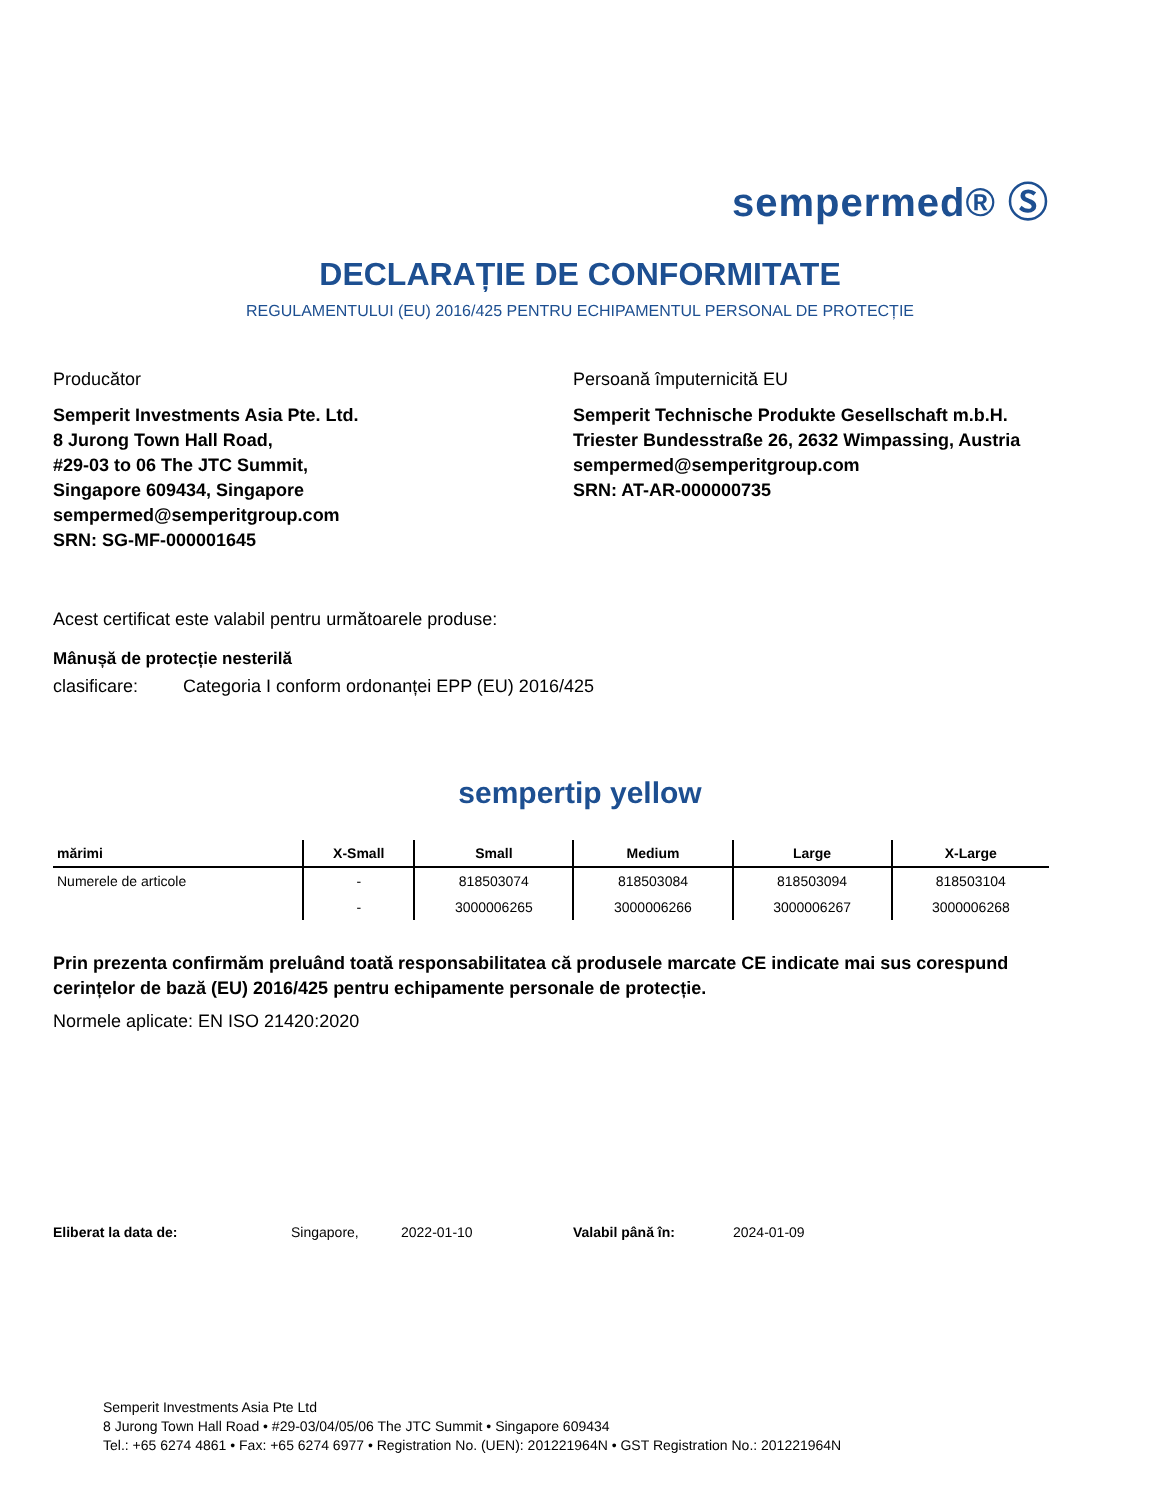sempermed® Ⓢ
DECLARAȚIE DE CONFORMITATE
REGULAMENTULUI (EU) 2016/425 PENTRU ECHIPAMENTUL PERSONAL DE PROTECȚIE
Producător
Semperit Investments Asia Pte. Ltd.
8 Jurong Town Hall Road,
#29-03 to 06 The JTC Summit,
Singapore 609434, Singapore
sempermed@semperitgroup.com
SRN: SG-MF-000001645
Persoană împuternicită EU
Semperit Technische Produkte Gesellschaft m.b.H.
Triester Bundesstraße 26, 2632 Wimpassing, Austria
sempermed@semperitgroup.com
SRN: AT-AR-000000735
Acest certificat este valabil pentru următoarele produse:
Mânușă de protecție nesterilă
clasificare: Categoria I conform ordonanței EPP (EU) 2016/425
sempertip yellow
| mărimi | X-Small | Small | Medium | Large | X-Large |
| --- | --- | --- | --- | --- | --- |
| Numerele de articole | - | 818503074 | 818503084 | 818503094 | 818503104 |
| | - | 3000006265 | 3000006266 | 3000006267 | 3000006268 |
Prin prezenta confirmăm preluând toată responsabilitatea că produsele marcate CE indicate mai sus corespund cerințelor de bază (EU) 2016/425 pentru echipamente personale de protecție.
Normele aplicate: EN ISO 21420:2020
Eliberat la data de: Singapore, 2022-01-10 Valabil până în: 2024-01-09
Semperit Investments Asia Pte Ltd
8 Jurong Town Hall Road • #29-03/04/05/06 The JTC Summit • Singapore 609434
Tel.: +65 6274 4861 • Fax: +65 6274 6977 • Registration No. (UEN): 201221964N • GST Registration No.: 201221964N